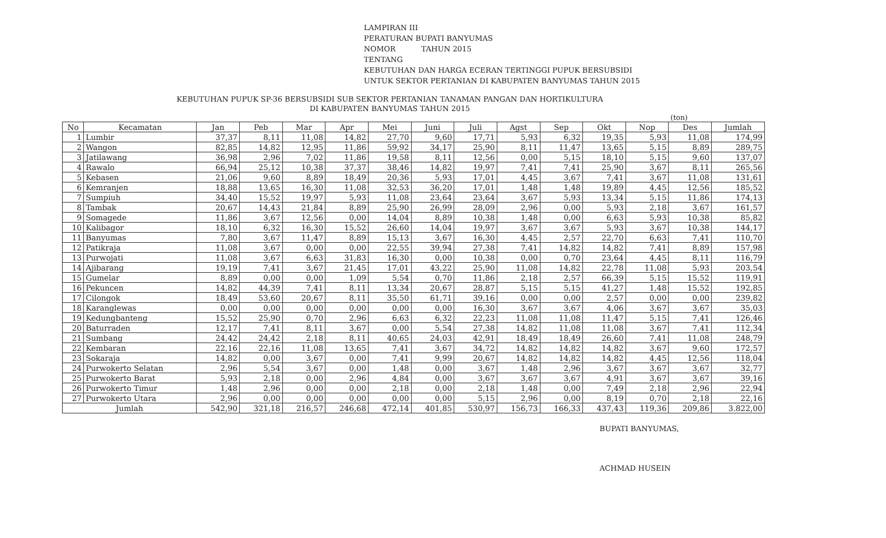LAMPIRAN III
PERATURAN BUPATI BANYUMAS
NOMOR TAHUN 2015
TENTANG
KEBUTUHAN DAN HARGA ECERAN TERTINGGI PUPUK BERSUBSIDI
UNTUK SEKTOR PERTANIAN DI KABUPATEN BANYUMAS TAHUN 2015
KEBUTUHAN PUPUK SP-36 BERSUBSIDI SUB SEKTOR PERTANIAN TANAMAN PANGAN DAN HORTIKULTURA
DI KABUPATEN BANYUMAS TAHUN 2015
(ton)
| No | Kecamatan | Jan | Peb | Mar | Apr | Mei | Juni | Juli | Agst | Sep | Okt | Nop | Des | Jumlah |
| --- | --- | --- | --- | --- | --- | --- | --- | --- | --- | --- | --- | --- | --- | --- |
| 1 | Lumbir | 37,37 | 8,11 | 11,08 | 14,82 | 27,70 | 9,60 | 17,71 | 5,93 | 6,32 | 19,35 | 5,93 | 11,08 | 174,99 |
| 2 | Wangon | 82,85 | 14,82 | 12,95 | 11,86 | 59,92 | 34,17 | 25,90 | 8,11 | 11,47 | 13,65 | 5,15 | 8,89 | 289,75 |
| 3 | Jatilawang | 36,98 | 2,96 | 7,02 | 11,86 | 19,58 | 8,11 | 12,56 | 0,00 | 5,15 | 18,10 | 5,15 | 9,60 | 137,07 |
| 4 | Rawalo | 66,94 | 25,12 | 10,38 | 37,37 | 38,46 | 14,82 | 19,97 | 7,41 | 7,41 | 25,90 | 3,67 | 8,11 | 265,56 |
| 5 | Kebasen | 21,06 | 9,60 | 8,89 | 18,49 | 20,36 | 5,93 | 17,01 | 4,45 | 3,67 | 7,41 | 3,67 | 11,08 | 131,61 |
| 6 | Kemranjen | 18,88 | 13,65 | 16,30 | 11,08 | 32,53 | 36,20 | 17,01 | 1,48 | 1,48 | 19,89 | 4,45 | 12,56 | 185,52 |
| 7 | Sumpiuh | 34,40 | 15,52 | 19,97 | 5,93 | 11,08 | 23,64 | 23,64 | 3,67 | 5,93 | 13,34 | 5,15 | 11,86 | 174,13 |
| 8 | Tambak | 20,67 | 14,43 | 21,84 | 8,89 | 25,90 | 26,99 | 28,09 | 2,96 | 0,00 | 5,93 | 2,18 | 3,67 | 161,57 |
| 9 | Somagede | 11,86 | 3,67 | 12,56 | 0,00 | 14,04 | 8,89 | 10,38 | 1,48 | 0,00 | 6,63 | 5,93 | 10,38 | 85,82 |
| 10 | Kalibagor | 18,10 | 6,32 | 16,30 | 15,52 | 26,60 | 14,04 | 19,97 | 3,67 | 3,67 | 5,93 | 3,67 | 10,38 | 144,17 |
| 11 | Banyumas | 7,80 | 3,67 | 11,47 | 8,89 | 15,13 | 3,67 | 16,30 | 4,45 | 2,57 | 22,70 | 6,63 | 7,41 | 110,70 |
| 12 | Patikraja | 11,08 | 3,67 | 0,00 | 0,00 | 22,55 | 39,94 | 27,38 | 7,41 | 14,82 | 14,82 | 7,41 | 8,89 | 157,98 |
| 13 | Purwojati | 11,08 | 3,67 | 6,63 | 31,83 | 16,30 | 0,00 | 10,38 | 0,00 | 0,70 | 23,64 | 4,45 | 8,11 | 116,79 |
| 14 | Ajibarang | 19,19 | 7,41 | 3,67 | 21,45 | 17,01 | 43,22 | 25,90 | 11,08 | 14,82 | 22,78 | 11,08 | 5,93 | 203,54 |
| 15 | Gumelar | 8,89 | 0,00 | 0,00 | 1,09 | 5,54 | 0,70 | 11,86 | 2,18 | 2,57 | 66,39 | 5,15 | 15,52 | 119,91 |
| 16 | Pekuncen | 14,82 | 44,39 | 7,41 | 8,11 | 13,34 | 20,67 | 28,87 | 5,15 | 5,15 | 41,27 | 1,48 | 15,52 | 192,85 |
| 17 | Cilongok | 18,49 | 53,60 | 20,67 | 8,11 | 35,50 | 61,71 | 39,16 | 0,00 | 0,00 | 2,57 | 0,00 | 0,00 | 239,82 |
| 18 | Karanglewas | 0,00 | 0,00 | 0,00 | 0,00 | 0,00 | 0,00 | 16,30 | 3,67 | 3,67 | 4,06 | 3,67 | 3,67 | 35,03 |
| 19 | Kedungbanteng | 15,52 | 25,90 | 0,70 | 2,96 | 6,63 | 6,32 | 22,23 | 11,08 | 11,08 | 11,47 | 5,15 | 7,41 | 126,46 |
| 20 | Baturraden | 12,17 | 7,41 | 8,11 | 3,67 | 0,00 | 5,54 | 27,38 | 14,82 | 11,08 | 11,08 | 3,67 | 7,41 | 112,34 |
| 21 | Sumbang | 24,42 | 24,42 | 2,18 | 8,11 | 40,65 | 24,03 | 42,91 | 18,49 | 18,49 | 26,60 | 7,41 | 11,08 | 248,79 |
| 22 | Kembaran | 22,16 | 22,16 | 11,08 | 13,65 | 7,41 | 3,67 | 34,72 | 14,82 | 14,82 | 14,82 | 3,67 | 9,60 | 172,57 |
| 23 | Sokaraja | 14,82 | 0,00 | 3,67 | 0,00 | 7,41 | 9,99 | 20,67 | 14,82 | 14,82 | 14,82 | 4,45 | 12,56 | 118,04 |
| 24 | Purwokerto Selatan | 2,96 | 5,54 | 3,67 | 0,00 | 1,48 | 0,00 | 3,67 | 1,48 | 2,96 | 3,67 | 3,67 | 3,67 | 32,77 |
| 25 | Purwokerto Barat | 5,93 | 2,18 | 0,00 | 2,96 | 4,84 | 0,00 | 3,67 | 3,67 | 3,67 | 4,91 | 3,67 | 3,67 | 39,16 |
| 26 | Purwokerto Timur | 1,48 | 2,96 | 0,00 | 0,00 | 2,18 | 0,00 | 2,18 | 1,48 | 0,00 | 7,49 | 2,18 | 2,96 | 22,94 |
| 27 | Purwokerto Utara | 2,96 | 0,00 | 0,00 | 0,00 | 0,00 | 0,00 | 5,15 | 2,96 | 0,00 | 8,19 | 0,70 | 2,18 | 22,16 |
| Jumlah | | 542,90 | 321,18 | 216,57 | 246,68 | 472,14 | 401,85 | 530,97 | 156,73 | 166,33 | 437,43 | 119,36 | 209,86 | 3.822,00 |
BUPATI BANYUMAS,
ACHMAD HUSEIN